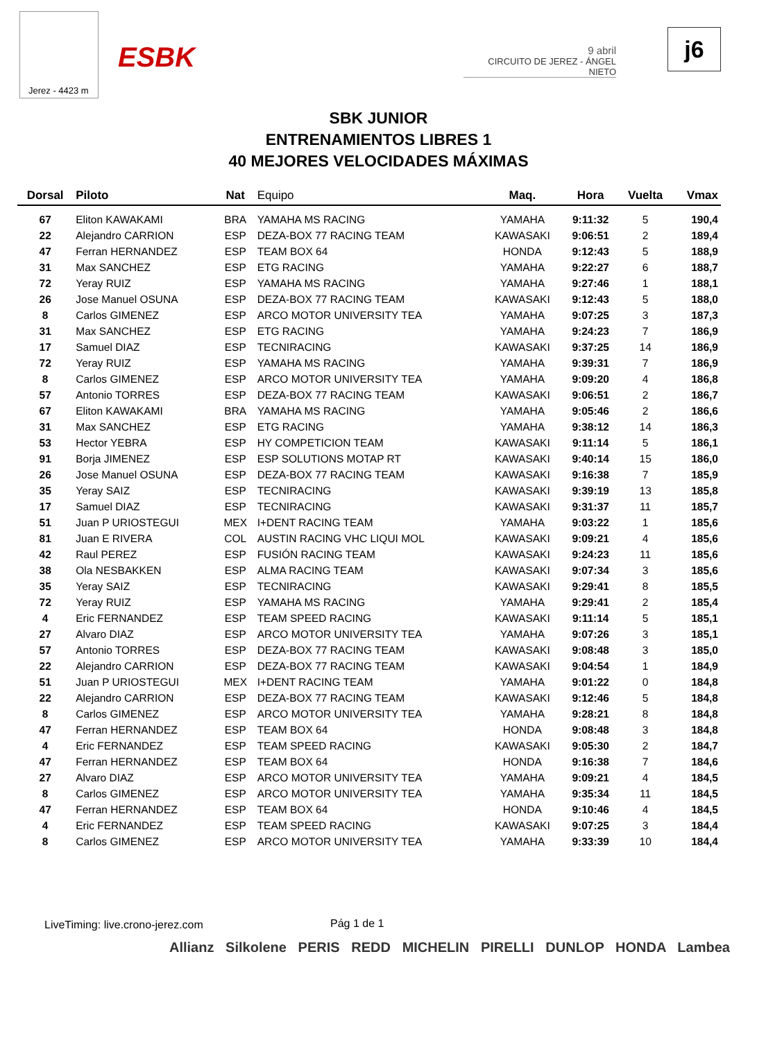Jerez - 4423 m
ESBK
9 abril
CIRCUITO DE JEREZ - ÁNGEL NIETO
j6
SBK JUNIOR
ENTRENAMIENTOS LIBRES 1
40 MEJORES VELOCIDADES MÁXIMAS
| Dorsal | Piloto | Nat | Equipo | Maq. | Hora | Vuelta | Vmax |
| --- | --- | --- | --- | --- | --- | --- | --- |
| 67 | Eliton KAWAKAMI | BRA | YAMAHA MS RACING | YAMAHA | 9:11:32 | 5 | 190,4 |
| 22 | Alejandro CARRION | ESP | DEZA-BOX 77 RACING TEAM | KAWASAKI | 9:06:51 | 2 | 189,4 |
| 47 | Ferran HERNANDEZ | ESP | TEAM BOX 64 | HONDA | 9:12:43 | 5 | 188,9 |
| 31 | Max SANCHEZ | ESP | ETG RACING | YAMAHA | 9:22:27 | 6 | 188,7 |
| 72 | Yeray RUIZ | ESP | YAMAHA MS RACING | YAMAHA | 9:27:46 | 1 | 188,1 |
| 26 | Jose Manuel OSUNA | ESP | DEZA-BOX 77 RACING TEAM | KAWASAKI | 9:12:43 | 5 | 188,0 |
| 8 | Carlos GIMENEZ | ESP | ARCO MOTOR UNIVERSITY TEA | YAMAHA | 9:07:25 | 3 | 187,3 |
| 31 | Max SANCHEZ | ESP | ETG RACING | YAMAHA | 9:24:23 | 7 | 186,9 |
| 17 | Samuel DIAZ | ESP | TECNIRACING | KAWASAKI | 9:37:25 | 14 | 186,9 |
| 72 | Yeray RUIZ | ESP | YAMAHA MS RACING | YAMAHA | 9:39:31 | 7 | 186,9 |
| 8 | Carlos GIMENEZ | ESP | ARCO MOTOR UNIVERSITY TEA | YAMAHA | 9:09:20 | 4 | 186,8 |
| 57 | Antonio TORRES | ESP | DEZA-BOX 77 RACING TEAM | KAWASAKI | 9:06:51 | 2 | 186,7 |
| 67 | Eliton KAWAKAMI | BRA | YAMAHA MS RACING | YAMAHA | 9:05:46 | 2 | 186,6 |
| 31 | Max SANCHEZ | ESP | ETG RACING | YAMAHA | 9:38:12 | 14 | 186,3 |
| 53 | Hector YEBRA | ESP | HY COMPETICION TEAM | KAWASAKI | 9:11:14 | 5 | 186,1 |
| 91 | Borja JIMENEZ | ESP | ESP SOLUTIONS MOTAP RT | KAWASAKI | 9:40:14 | 15 | 186,0 |
| 26 | Jose Manuel OSUNA | ESP | DEZA-BOX 77 RACING TEAM | KAWASAKI | 9:16:38 | 7 | 185,9 |
| 35 | Yeray SAIZ | ESP | TECNIRACING | KAWASAKI | 9:39:19 | 13 | 185,8 |
| 17 | Samuel DIAZ | ESP | TECNIRACING | KAWASAKI | 9:31:37 | 11 | 185,7 |
| 51 | Juan P URIOSTEGUI | MEX | I+DENT RACING TEAM | YAMAHA | 9:03:22 | 1 | 185,6 |
| 81 | Juan E RIVERA | COL | AUSTIN RACING VHC LIQUI MOL | KAWASAKI | 9:09:21 | 4 | 185,6 |
| 42 | Raul PEREZ | ESP | FUSIÓN RACING TEAM | KAWASAKI | 9:24:23 | 11 | 185,6 |
| 38 | Ola NESBAKKEN | ESP | ALMA RACING TEAM | KAWASAKI | 9:07:34 | 3 | 185,6 |
| 35 | Yeray SAIZ | ESP | TECNIRACING | KAWASAKI | 9:29:41 | 8 | 185,5 |
| 72 | Yeray RUIZ | ESP | YAMAHA MS RACING | YAMAHA | 9:29:41 | 2 | 185,4 |
| 4 | Eric FERNANDEZ | ESP | TEAM SPEED RACING | KAWASAKI | 9:11:14 | 5 | 185,1 |
| 27 | Alvaro DIAZ | ESP | ARCO MOTOR UNIVERSITY TEA | YAMAHA | 9:07:26 | 3 | 185,1 |
| 57 | Antonio TORRES | ESP | DEZA-BOX 77 RACING TEAM | KAWASAKI | 9:08:48 | 3 | 185,0 |
| 22 | Alejandro CARRION | ESP | DEZA-BOX 77 RACING TEAM | KAWASAKI | 9:04:54 | 1 | 184,9 |
| 51 | Juan P URIOSTEGUI | MEX | I+DENT RACING TEAM | YAMAHA | 9:01:22 | 0 | 184,8 |
| 22 | Alejandro CARRION | ESP | DEZA-BOX 77 RACING TEAM | KAWASAKI | 9:12:46 | 5 | 184,8 |
| 8 | Carlos GIMENEZ | ESP | ARCO MOTOR UNIVERSITY TEA | YAMAHA | 9:28:21 | 8 | 184,8 |
| 47 | Ferran HERNANDEZ | ESP | TEAM BOX 64 | HONDA | 9:08:48 | 3 | 184,8 |
| 4 | Eric FERNANDEZ | ESP | TEAM SPEED RACING | KAWASAKI | 9:05:30 | 2 | 184,7 |
| 47 | Ferran HERNANDEZ | ESP | TEAM BOX 64 | HONDA | 9:16:38 | 7 | 184,6 |
| 27 | Alvaro DIAZ | ESP | ARCO MOTOR UNIVERSITY TEA | YAMAHA | 9:09:21 | 4 | 184,5 |
| 8 | Carlos GIMENEZ | ESP | ARCO MOTOR UNIVERSITY TEA | YAMAHA | 9:35:34 | 11 | 184,5 |
| 47 | Ferran HERNANDEZ | ESP | TEAM BOX 64 | HONDA | 9:10:46 | 4 | 184,5 |
| 4 | Eric FERNANDEZ | ESP | TEAM SPEED RACING | KAWASAKI | 9:07:25 | 3 | 184,4 |
| 8 | Carlos GIMENEZ | ESP | ARCO MOTOR UNIVERSITY TEA | YAMAHA | 9:33:39 | 10 | 184,4 |
LiveTiming: live.crono-jerez.com Pág 1 de 1
Allianz Silkolene PERIS REDD MICHELIN PIRELLI DUNLOP HONDA Lambea